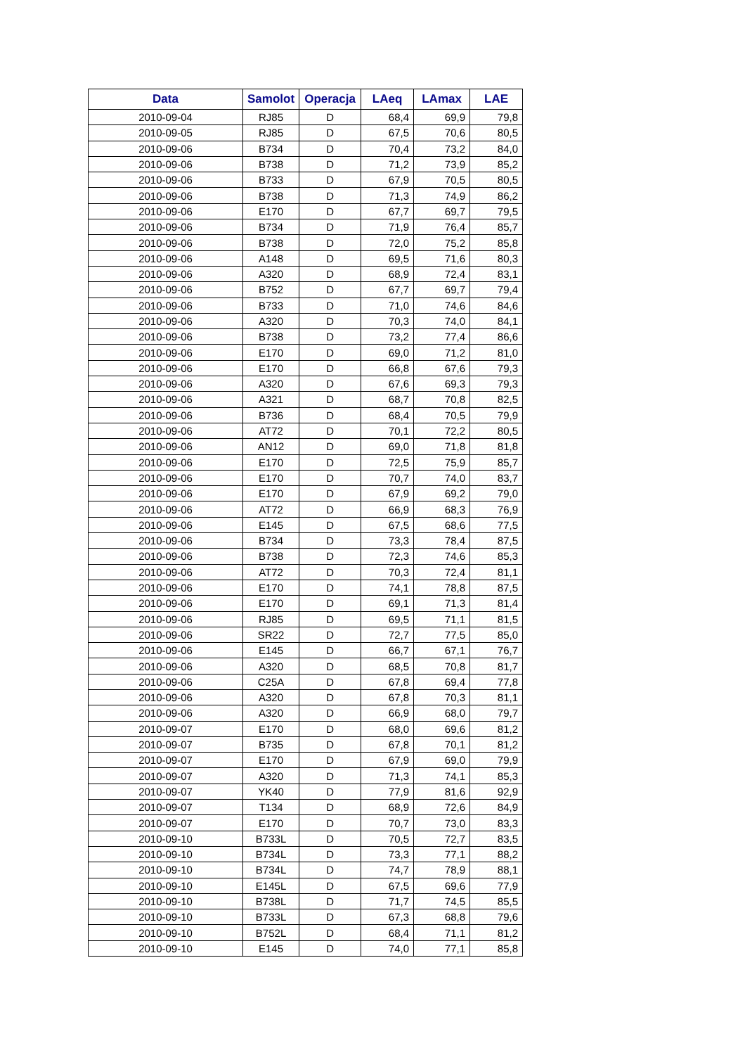| Data | Samolot | Operacja | LAeq | LAmax | LAE |
| --- | --- | --- | --- | --- | --- |
| 2010-09-04 | RJ85 | D | 68,4 | 69,9 | 79,8 |
| 2010-09-05 | RJ85 | D | 67,5 | 70,6 | 80,5 |
| 2010-09-06 | B734 | D | 70,4 | 73,2 | 84,0 |
| 2010-09-06 | B738 | D | 71,2 | 73,9 | 85,2 |
| 2010-09-06 | B733 | D | 67,9 | 70,5 | 80,5 |
| 2010-09-06 | B738 | D | 71,3 | 74,9 | 86,2 |
| 2010-09-06 | E170 | D | 67,7 | 69,7 | 79,5 |
| 2010-09-06 | B734 | D | 71,9 | 76,4 | 85,7 |
| 2010-09-06 | B738 | D | 72,0 | 75,2 | 85,8 |
| 2010-09-06 | A148 | D | 69,5 | 71,6 | 80,3 |
| 2010-09-06 | A320 | D | 68,9 | 72,4 | 83,1 |
| 2010-09-06 | B752 | D | 67,7 | 69,7 | 79,4 |
| 2010-09-06 | B733 | D | 71,0 | 74,6 | 84,6 |
| 2010-09-06 | A320 | D | 70,3 | 74,0 | 84,1 |
| 2010-09-06 | B738 | D | 73,2 | 77,4 | 86,6 |
| 2010-09-06 | E170 | D | 69,0 | 71,2 | 81,0 |
| 2010-09-06 | E170 | D | 66,8 | 67,6 | 79,3 |
| 2010-09-06 | A320 | D | 67,6 | 69,3 | 79,3 |
| 2010-09-06 | A321 | D | 68,7 | 70,8 | 82,5 |
| 2010-09-06 | B736 | D | 68,4 | 70,5 | 79,9 |
| 2010-09-06 | AT72 | D | 70,1 | 72,2 | 80,5 |
| 2010-09-06 | AN12 | D | 69,0 | 71,8 | 81,8 |
| 2010-09-06 | E170 | D | 72,5 | 75,9 | 85,7 |
| 2010-09-06 | E170 | D | 70,7 | 74,0 | 83,7 |
| 2010-09-06 | E170 | D | 67,9 | 69,2 | 79,0 |
| 2010-09-06 | AT72 | D | 66,9 | 68,3 | 76,9 |
| 2010-09-06 | E145 | D | 67,5 | 68,6 | 77,5 |
| 2010-09-06 | B734 | D | 73,3 | 78,4 | 87,5 |
| 2010-09-06 | B738 | D | 72,3 | 74,6 | 85,3 |
| 2010-09-06 | AT72 | D | 70,3 | 72,4 | 81,1 |
| 2010-09-06 | E170 | D | 74,1 | 78,8 | 87,5 |
| 2010-09-06 | E170 | D | 69,1 | 71,3 | 81,4 |
| 2010-09-06 | RJ85 | D | 69,5 | 71,1 | 81,5 |
| 2010-09-06 | SR22 | D | 72,7 | 77,5 | 85,0 |
| 2010-09-06 | E145 | D | 66,7 | 67,1 | 76,7 |
| 2010-09-06 | A320 | D | 68,5 | 70,8 | 81,7 |
| 2010-09-06 | C25A | D | 67,8 | 69,4 | 77,8 |
| 2010-09-06 | A320 | D | 67,8 | 70,3 | 81,1 |
| 2010-09-06 | A320 | D | 66,9 | 68,0 | 79,7 |
| 2010-09-07 | E170 | D | 68,0 | 69,6 | 81,2 |
| 2010-09-07 | B735 | D | 67,8 | 70,1 | 81,2 |
| 2010-09-07 | E170 | D | 67,9 | 69,0 | 79,9 |
| 2010-09-07 | A320 | D | 71,3 | 74,1 | 85,3 |
| 2010-09-07 | YK40 | D | 77,9 | 81,6 | 92,9 |
| 2010-09-07 | T134 | D | 68,9 | 72,6 | 84,9 |
| 2010-09-07 | E170 | D | 70,7 | 73,0 | 83,3 |
| 2010-09-10 | B733L | D | 70,5 | 72,7 | 83,5 |
| 2010-09-10 | B734L | D | 73,3 | 77,1 | 88,2 |
| 2010-09-10 | B734L | D | 74,7 | 78,9 | 88,1 |
| 2010-09-10 | E145L | D | 67,5 | 69,6 | 77,9 |
| 2010-09-10 | B738L | D | 71,7 | 74,5 | 85,5 |
| 2010-09-10 | B733L | D | 67,3 | 68,8 | 79,6 |
| 2010-09-10 | B752L | D | 68,4 | 71,1 | 81,2 |
| 2010-09-10 | E145 | D | 74,0 | 77,1 | 85,8 |